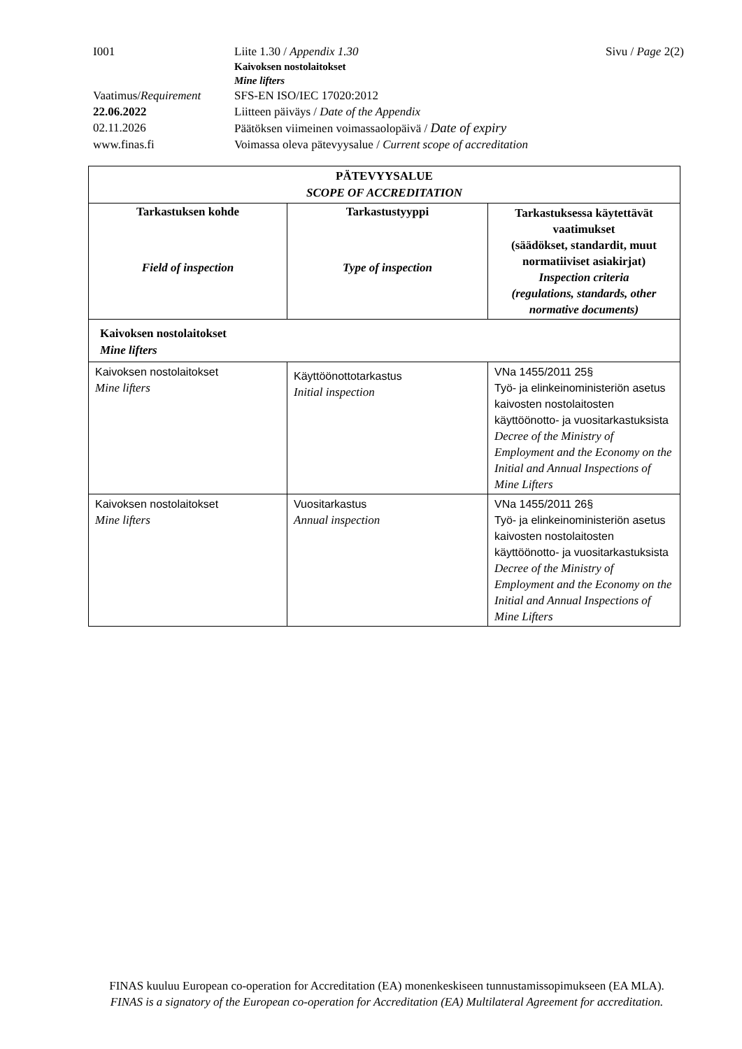| I001 | Liite 1.30 / Appendix 1.30 | Sivu / Page 2(2) |
| | Kaivoksen nostolaitokset Mine lifters | |
| Vaatimus/ Requirement | SFS-EN ISO/IEC 17020:2012 | |
| 22.06.2022 | Liitteen päiväys / Date of the Appendix | |
| 02.11.2026 | Päätöksen viimeinen voimassaolopäivä / Date of expiry | |
| www.finas.fi | Voimassa oleva pätevyysalue / Current scope of accreditation | |
| PÄTEVYYSALUE SCOPE OF ACCREDITATION | | |
| --- | --- | --- |
| Tarkastuksen kohde Field of inspection | Tarkastustyyppi Type of inspection | Tarkastuksessa käytettävät vaatimukset (säädökset, standardit, muut normatiiviset asiakirjat) Inspection criteria (regulations, standards, other normative documents) |
| Kaivoksen nostolaitokset Mine lifters | | |
| Kaivoksen nostolaitokset Mine lifters | Käyttöönottotarkastus Initial inspection | VNa 1455/2011 25§ Työ- ja elinkeinoministeriön asetus kaivosten nostolaitosten käyttöönotto- ja vuositarkastuksista Decree of the Ministry of Employment and the Economy on the Initial and Annual Inspections of Mine Lifters |
| Kaivoksen nostolaitokset Mine lifters | Vuositarkastus Annual inspection | VNa 1455/2011 26§ Työ- ja elinkeinoministeriön asetus kaivosten nostolaitosten käyttöönotto- ja vuositarkastuksista Decree of the Ministry of Employment and the Economy on the Initial and Annual Inspections of Mine Lifters |
FINAS kuuluu European co-operation for Accreditation (EA) monenkeskiseen tunnustamissopimukseen (EA MLA).
FINAS is a signatory of the European co-operation for Accreditation (EA) Multilateral Agreement for accreditation.